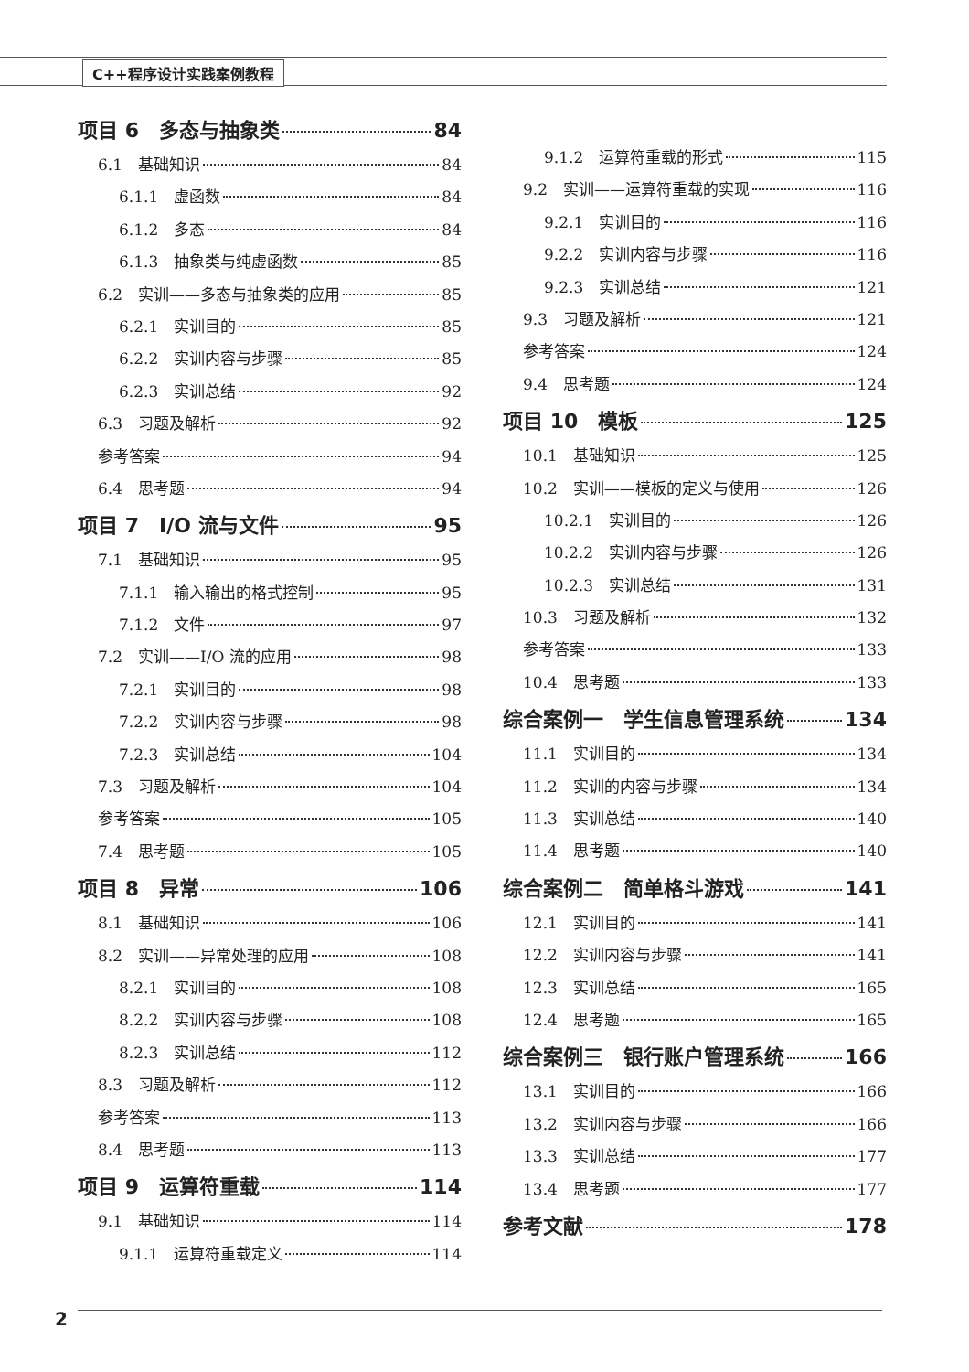C++程序设计实践案例教程
项目 6　多态与抽象类 84
6.1　基础知识 84
6.1.1　虚函数 84
6.1.2　多态 84
6.1.3　抽象类与纯虚函数 85
6.2　实训——多态与抽象类的应用 85
6.2.1　实训目的 85
6.2.2　实训内容与步骤 85
6.2.3　实训总结 92
6.3　习题及解析 92
参考答案 94
6.4　思考题 94
项目 7　I/O 流与文件 95
7.1　基础知识 95
7.1.1　输入输出的格式控制 95
7.1.2　文件 97
7.2　实训——I/O 流的应用 98
7.2.1　实训目的 98
7.2.2　实训内容与步骤 98
7.2.3　实训总结 104
7.3　习题及解析 104
参考答案 105
7.4　思考题 105
项目 8　异常 106
8.1　基础知识 106
8.2　实训——异常处理的应用 108
8.2.1　实训目的 108
8.2.2　实训内容与步骤 108
8.2.3　实训总结 112
8.3　习题及解析 112
参考答案 113
8.4　思考题 113
项目 9　运算符重载 114
9.1　基础知识 114
9.1.1　运算符重载定义 114
9.1.2　运算符重载的形式 115
9.2　实训——运算符重载的实现 116
9.2.1　实训目的 116
9.2.2　实训内容与步骤 116
9.2.3　实训总结 121
9.3　习题及解析 121
参考答案 124
9.4　思考题 124
项目 10　模板 125
10.1　基础知识 125
10.2　实训——模板的定义与使用 126
10.2.1　实训目的 126
10.2.2　实训内容与步骤 126
10.2.3　实训总结 131
10.3　习题及解析 132
参考答案 133
10.4　思考题 133
综合案例一　学生信息管理系统 134
11.1　实训目的 134
11.2　实训的内容与步骤 134
11.3　实训总结 140
11.4　思考题 140
综合案例二　简单格斗游戏 141
12.1　实训目的 141
12.2　实训内容与步骤 141
12.3　实训总结 165
12.4　思考题 165
综合案例三　银行账户管理系统 166
13.1　实训目的 166
13.2　实训内容与步骤 166
13.3　实训总结 177
13.4　思考题 177
参考文献 178
2